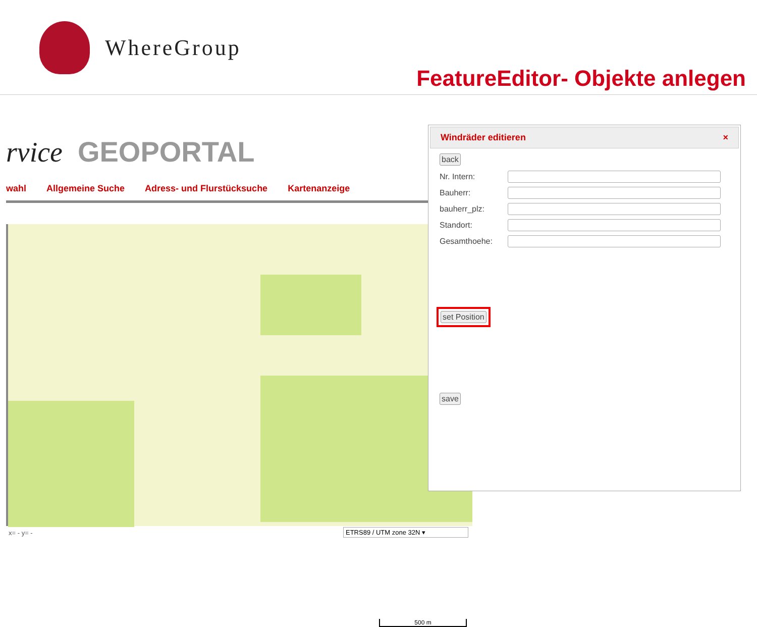WhereGroup
FeatureEditor- Objekte anlegen
rvice GEOPORTAL
wahl Allgemeine Suche Adress- und Flurstücksuche Kartenanzeige
500 m
x= - y= - ETRS89 / UTM zone 32N ▾
Windräder editieren ×
back
Nr. Intern:
Bauherr:
bauherr_plz:
Standort:
Gesamthoehe:
set Position
save